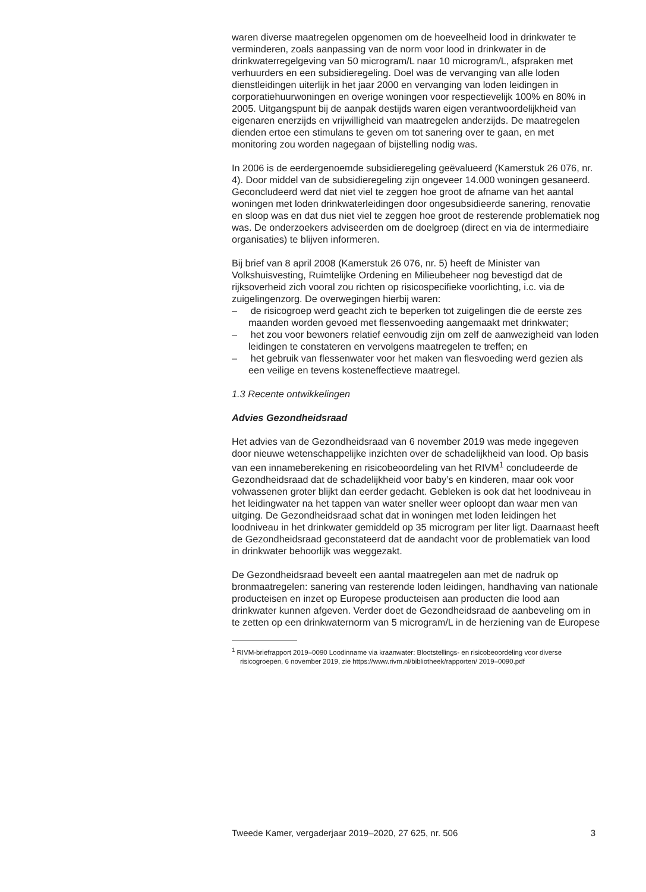waren diverse maatregelen opgenomen om de hoeveelheid lood in drinkwater te verminderen, zoals aanpassing van de norm voor lood in drinkwater in de drinkwaterregelgeving van 50 microgram/L naar 10 microgram/L, afspraken met verhuurders en een subsidieregeling. Doel was de vervanging van alle loden dienstleidingen uiterlijk in het jaar 2000 en vervanging van loden leidingen in corporatiehuurwoningen en overige woningen voor respectievelijk 100% en 80% in 2005. Uitgangspunt bij de aanpak destijds waren eigen verantwoordelijkheid van eigenaren enerzijds en vrijwilligheid van maatregelen anderzijds. De maatregelen dienden ertoe een stimulans te geven om tot sanering over te gaan, en met monitoring zou worden nagegaan of bijstelling nodig was.
In 2006 is de eerdergenoemde subsidieregeling geëvalueerd (Kamerstuk 26 076, nr. 4). Door middel van de subsidieregeling zijn ongeveer 14.000 woningen gesaneerd. Geconcludeerd werd dat niet viel te zeggen hoe groot de afname van het aantal woningen met loden drinkwaterleidingen door ongesubsidieerde sanering, renovatie en sloop was en dat dus niet viel te zeggen hoe groot de resterende problematiek nog was. De onderzoekers adviseerden om de doelgroep (direct en via de intermediaire organisaties) te blijven informeren.
Bij brief van 8 april 2008 (Kamerstuk 26 076, nr. 5) heeft de Minister van Volkshuisvesting, Ruimtelijke Ordening en Milieubeheer nog bevestigd dat de rijksoverheid zich vooral zou richten op risicospecifieke voorlichting, i.c. via de zuigelingenzorg. De overwegingen hierbij waren:
– de risicogroep werd geacht zich te beperken tot zuigelingen die de eerste zes maanden worden gevoed met flessenvoeding aangemaakt met drinkwater;
– het zou voor bewoners relatief eenvoudig zijn om zelf de aanwezigheid van loden leidingen te constateren en vervolgens maatregelen te treffen; en
– het gebruik van flessenwater voor het maken van flesvoeding werd gezien als een veilige en tevens kosteneffectieve maatregel.
1.3 Recente ontwikkelingen
Advies Gezondheidsraad
Het advies van de Gezondheidsraad van 6 november 2019 was mede ingegeven door nieuwe wetenschappelijke inzichten over de schadelijkheid van lood. Op basis van een innameberekening en risicobeoordeling van het RIVM<sup>1</sup> concludeerde de Gezondheidsraad dat de schadelijkheid voor baby’s en kinderen, maar ook voor volwassenen groter blijkt dan eerder gedacht. Gebleken is ook dat het loodniveau in het leidingwater na het tappen van water sneller weer oploopt dan waar men van uitging. De Gezondheidsraad schat dat in woningen met loden leidingen het loodniveau in het drinkwater gemiddeld op 35 microgram per liter ligt. Daarnaast heeft de Gezondheidsraad geconstateerd dat de aandacht voor de problematiek van lood in drinkwater behoorlijk was weggezakt.
De Gezondheidsraad beveelt een aantal maatregelen aan met de nadruk op bronmaatregelen: sanering van resterende loden leidingen, handhaving van nationale producteisen en inzet op Europese producteisen aan producten die lood aan drinkwater kunnen afgeven. Verder doet de Gezondheidsraad de aanbeveling om in te zetten op een drinkwaternorm van 5 microgram/L in de herziening van de Europese
<sup>1</sup> RIVM-briefrapport 2019–0090 Loodinname via kraanwater: Blootstellings- en risicobeoordeling voor diverse risicogroepen, 6 november 2019, zie https://www.rivm.nl/bibliotheek/rapporten/ 2019–0090.pdf
Tweede Kamer, vergaderjaar 2019–2020, 27 625, nr. 506 3